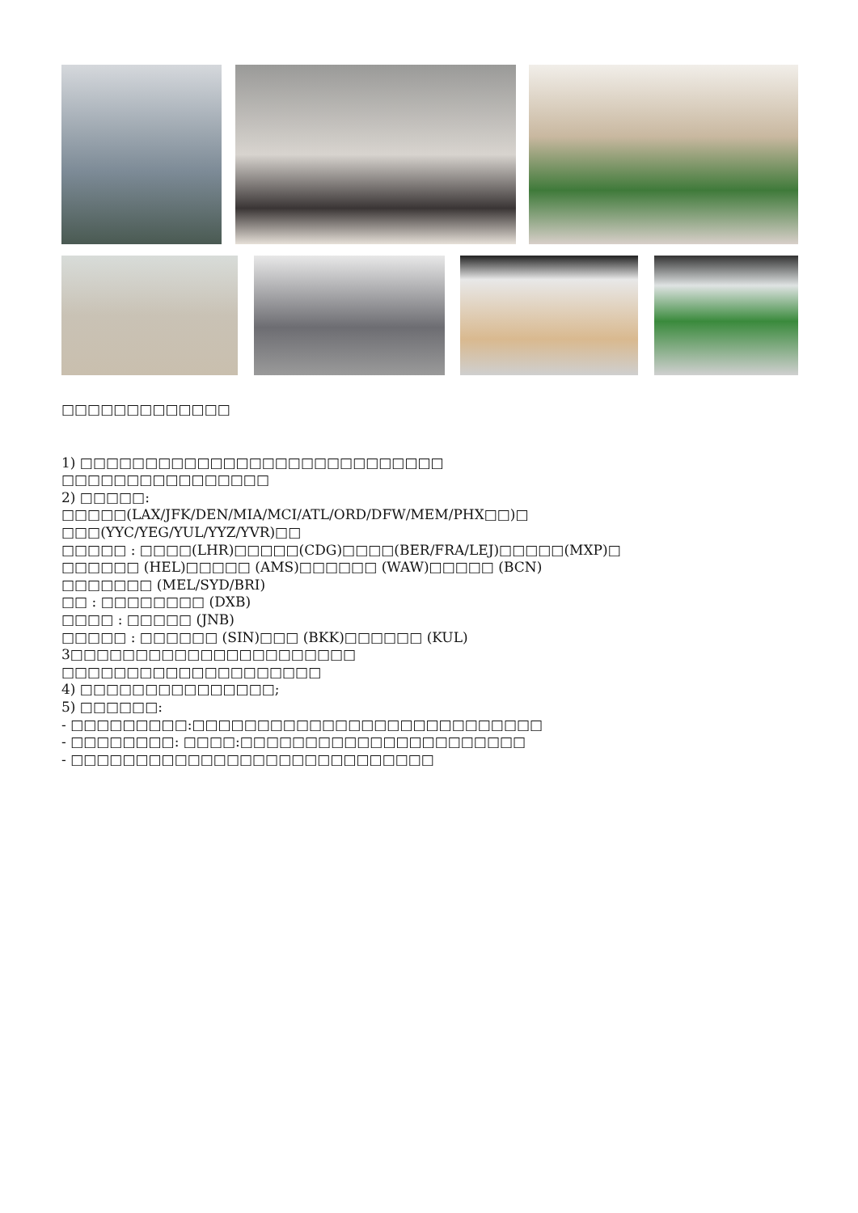□□□□□□□□□□□□□
1) □□□□□□□□□□□□□□□□□□□□□□□□□□□□
□□□□□□□□□□□□□□□□
2) □□□□□:
□□□□□(LAX/JFK/DEN/MIA/MCI/ATL/ORD/DFW/MEM/PHX□□)□
□□□(YYC/YEG/YUL/YYZ/YVR)□□
□□□□□ : □□□□(LHR)□□□□□(CDG)□□□□(BER/FRA/LEJ)□□□□□(MXP)□
□□□□□□ (HEL)□□□□□ (AMS)□□□□□□ (WAW)□□□□□ (BCN)
□□□□□□□ (MEL/SYD/BRI)
□□ : □□□□□□□□ (DXB)
□□□□ : □□□□□ (JNB)
□□□□□ : □□□□□□ (SIN)□□□ (BKK)□□□□□□ (KUL)
3□□□□□□□□□□□□□□□□□□□□□□
□□□□□□□□□□□□□□□□□□□□
4) □□□□□□□□□□□□□□□;
5) □□□□□□:
- □□□□□□□□□:□□□□□□□□□□□□□□□□□□□□□□□□□□□
- □□□□□□□□: □□□□:□□□□□□□□□□□□□□□□□□□□□□
- □□□□□□□□□□□□□□□□□□□□□□□□□□□□